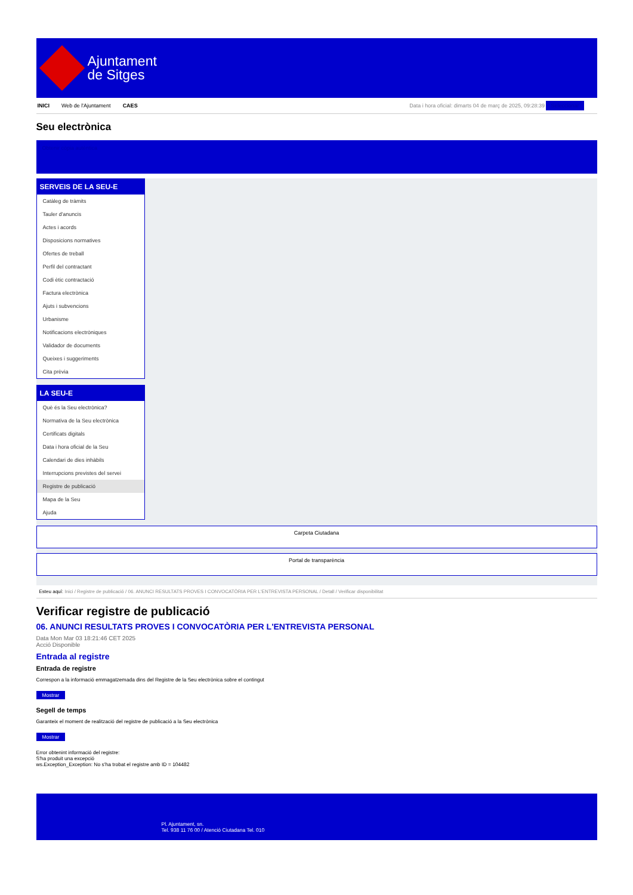Ajuntament
de Sitges
INICI Web de l'Ajuntament CAES Data i hora oficial: dimarts 04 de març de 2025, 09:28:39 Seleccionar
Seu electrònica
Obtenir còpia autèntica
SERVEIS DE LA SEU-E
Catàleg de tràmits
Tauler d'anuncis
Actes i acords
Disposicions normatives
Ofertes de treball
Perfil del contractant
Codi ètic contractació
Factura electrònica
Ajuts i subvencions
Urbanisme
Notificacions electròniques
Validador de documents
Queixes i suggeriments
Cita prèvia
LA SEU-E
Què és la Seu electrònica?
Normativa de la Seu electrònica
Certificats digitals
Data i hora oficial de la Seu
Calendari de dies inhàbils
Interrupcions previstes del servei
Registre de publicació
Mapa de la Seu
Ajuda
Carpeta Ciutadana
Portal de transparència
Esteu aquí: Inici / Registre de publicació / 06. ANUNCI RESULTATS PROVES I CONVOCATÒRIA PER L'ENTREVISTA PERSONAL / Detall / Verificar disponibilitat
Verificar registre de publicació
06. ANUNCI RESULTATS PROVES I CONVOCATÒRIA PER L'ENTREVISTA PERSONAL
Data Mon Mar 03 18:21:46 CET 2025
Acció Disponible
Entrada al registre
Entrada de registre
Correspon a la informació emmagatzemada dins del Registre de la Seu electrònica sobre el contingut
Mostrar
Segell de temps
Garanteix el moment de realització del registre de publicació a la Seu electrònica
Mostrar
Error obtenint informació del registre:
S'ha produit una excepció
ws.Exception_Exception: No s'ha trobat el registre amb ID = 104482
Pl. Ajuntament, sn.
Tel. 938 11 76 00 / Atenció Ciutadana Tel. 010